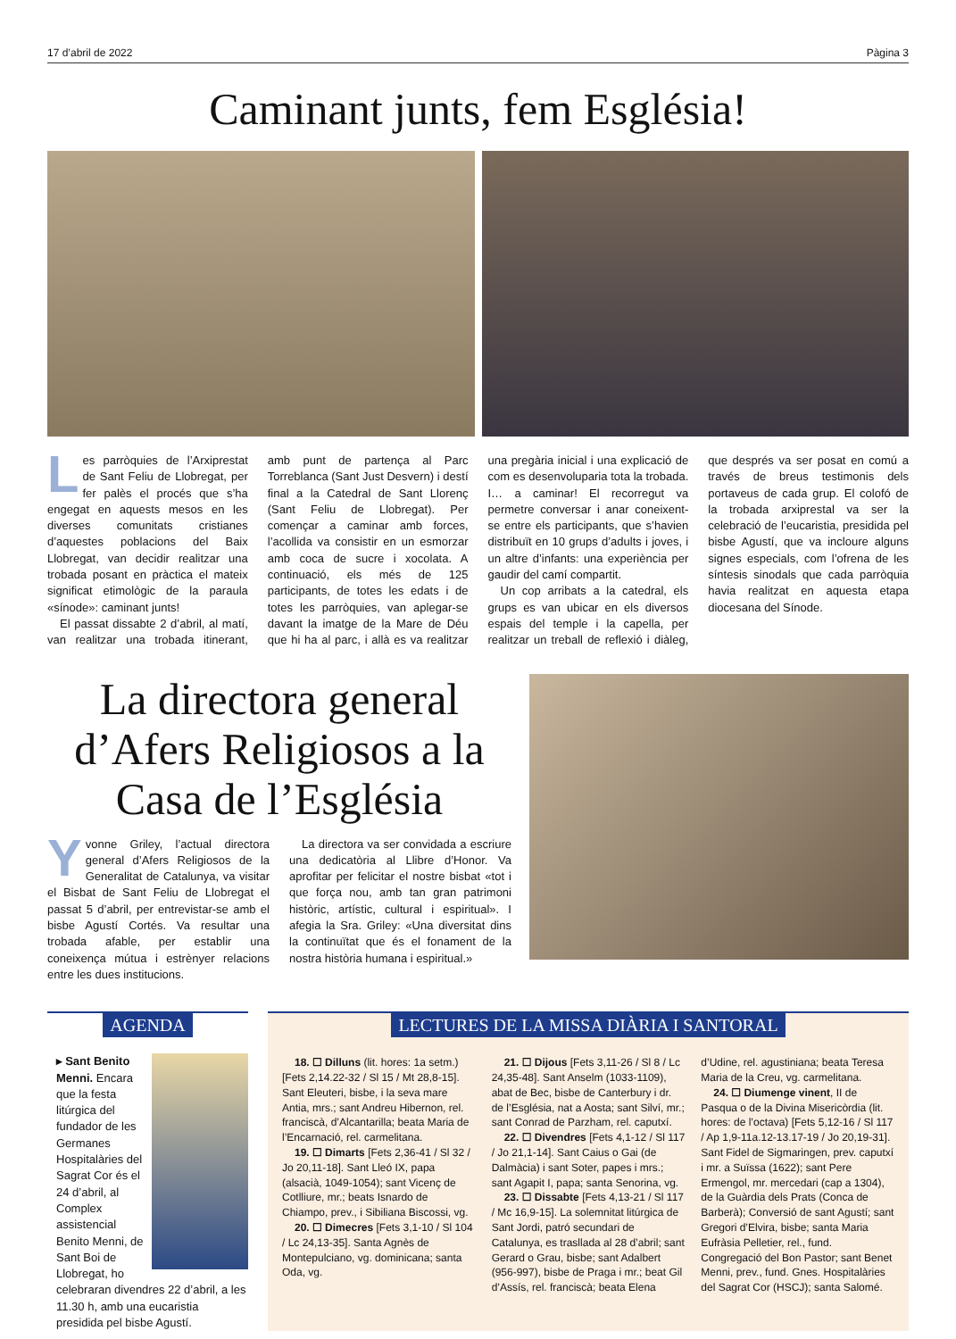17 d’abril de 2022 Pàgina 3
Caminant junts, fem Església!
Les parròquies de l’Arxiprestat de Sant Feliu de Llobregat, per fer palès el procés que s’ha engegat en aquests mesos en les diverses comunitats cristianes d’aquestes poblacions del Baix Llobregat, van decidir realitzar una trobada posant en pràctica el mateix significat etimològic de la paraula «sínode»: caminant junts!
El passat dissabte 2 d’abril, al matí, van realitzar una trobada itinerant, amb punt de partença al Parc Torreblanca (Sant Just Desvern) i destí final a la Catedral de Sant Llorenç (Sant Feliu de Llobregat). Per començar a caminar amb forces, l’acollida va consistir en un esmorzar amb coca de sucre i xocolata. A continuació, els més de 125 participants, de totes les edats i de totes les parròquies, van aplegar-se davant la imatge de la Mare de Déu que hi ha al parc, i allà es va realitzar una pregària inicial i una explicació de com es desenvoluparia tota la trobada. I… a caminar! El recorregut va permetre conversar i anar coneixent-se entre els participants, que s’havien distribuït en 10 grups d’adults i joves, i un altre d’infants: una experiència per gaudir del camí compartit.
Un cop arribats a la catedral, els grups es van ubicar en els diversos espais del temple i la capella, per realitzar un treball de reflexió i diàleg, que després va ser posat en comú a través de breus testimonis dels portaveus de cada grup. El colofó de la trobada arxiprestal va ser la celebració de l’eucaristia, presidida pel bisbe Agustí, que va incloure alguns signes especials, com l’ofrena de les síntesis sinodals que cada parròquia havia realitzat en aquesta etapa diocesana del Sínode.
La directora general d’Afers Religiosos a la Casa de l’Església
Yvonne Griley, l’actual directora general d’Afers Religiosos de la Generalitat de Catalunya, va visitar el Bisbat de Sant Feliu de Llobregat el passat 5 d’abril, per entrevistar-se amb el bisbe Agustí Cortés. Va resultar una trobada afable, per establir una coneixença mútua i estrènyer relacions entre les dues institucions.
La directora va ser convidada a escriure una dedicatòria al Llibre d’Honor. Va aprofitar per felicitar el nostre bisbat «tot i que força nou, amb tan gran patrimoni històric, artístic, cultural i espiritual». I afegia la Sra. Griley: «Una diversitat dins la continuïtat que és el fonament de la nostra història humana i espiritual.»
AGENDA
▸ Sant Benito Menni. Encara que la festa litúrgica del fundador de les Germanes Hospitalàries del Sagrat Cor és el 24 d’abril, al Complex assistencial Benito Menni, de Sant Boi de Llobregat, ho celebraran divendres 22 d’abril, a les 11.30 h, amb una eucaristia presidida pel bisbe Agustí.
LECTURES DE LA MISSA DIÀRIA I SANTORAL
18. ☐ Dilluns (lit. hores: 1a setm.) [Fets 2,14.22-32 / Sl 15 / Mt 28,8-15]. Sant Eleuteri, bisbe, i la seva mare Antia, mrs.; sant Andreu Hibernon, rel. franciscà, d’Alcantarilla; beata Maria de l’Encarnació, rel. carmelitana.
19. ☐ Dimarts [Fets 2,36-41 / Sl 32 / Jo 20,11-18]. Sant Lleó IX, papa (alsacià, 1049-1054); sant Vicenç de Cotlliure, mr.; beats Isnardo de Chiampo, prev., i Sibiliana Biscossi, vg.
20. ☐ Dimecres [Fets 3,1-10 / Sl 104 / Lc 24,13-35]. Santa Agnès de Montepulciano, vg. dominicana; santa Oda, vg.
21. ☐ Dijous [Fets 3,11-26 / Sl 8 / Lc 24,35-48]. Sant Anselm (1033-1109), abat de Bec, bisbe de Canterbury i dr. de l’Església, nat a Aosta; sant Silví, mr.; sant Conrad de Parzham, rel. caputxí.
22. ☐ Divendres [Fets 4,1-12 / Sl 117 / Jo 21,1-14]. Sant Caius o Gai (de Dalmàcia) i sant Soter, papes i mrs.; sant Agapit I, papa; santa Senorina, vg.
23. ☐ Dissabte [Fets 4,13-21 / Sl 117 / Mc 16,9-15]. La solemnitat litúrgica de Sant Jordi, patró secundari de Catalunya, es trasllada al 28 d’abril; sant Gerard o Grau, bisbe; sant Adalbert (956-997), bisbe de Praga i mr.; beat Gil d’Assís, rel. franciscà; beata Elena d’Udine, rel. agustiniana; beata Teresa Maria de la Creu, vg. carmelitana.
24. ☐ Diumenge vinent, II de Pasqua o de la Divina Misericòrdia (lit. hores: de l’octava) [Fets 5,12-16 / Sl 117 / Ap 1,9-11a.12-13.17-19 / Jo 20,19-31]. Sant Fidel de Sigmaringen, prev. caputxí i mr. a Suïssa (1622); sant Pere Ermengol, mr. mercedari (cap a 1304), de la Guàrdia dels Prats (Conca de Barberà); Conversió de sant Agustí; sant Gregori d’Elvira, bisbe; santa Maria Eufràsia Pelletier, rel., fund. Congregació del Bon Pastor; sant Benet Menni, prev., fund. Gnes. Hospitalàries del Sagrat Cor (HSCJ); santa Salomé.